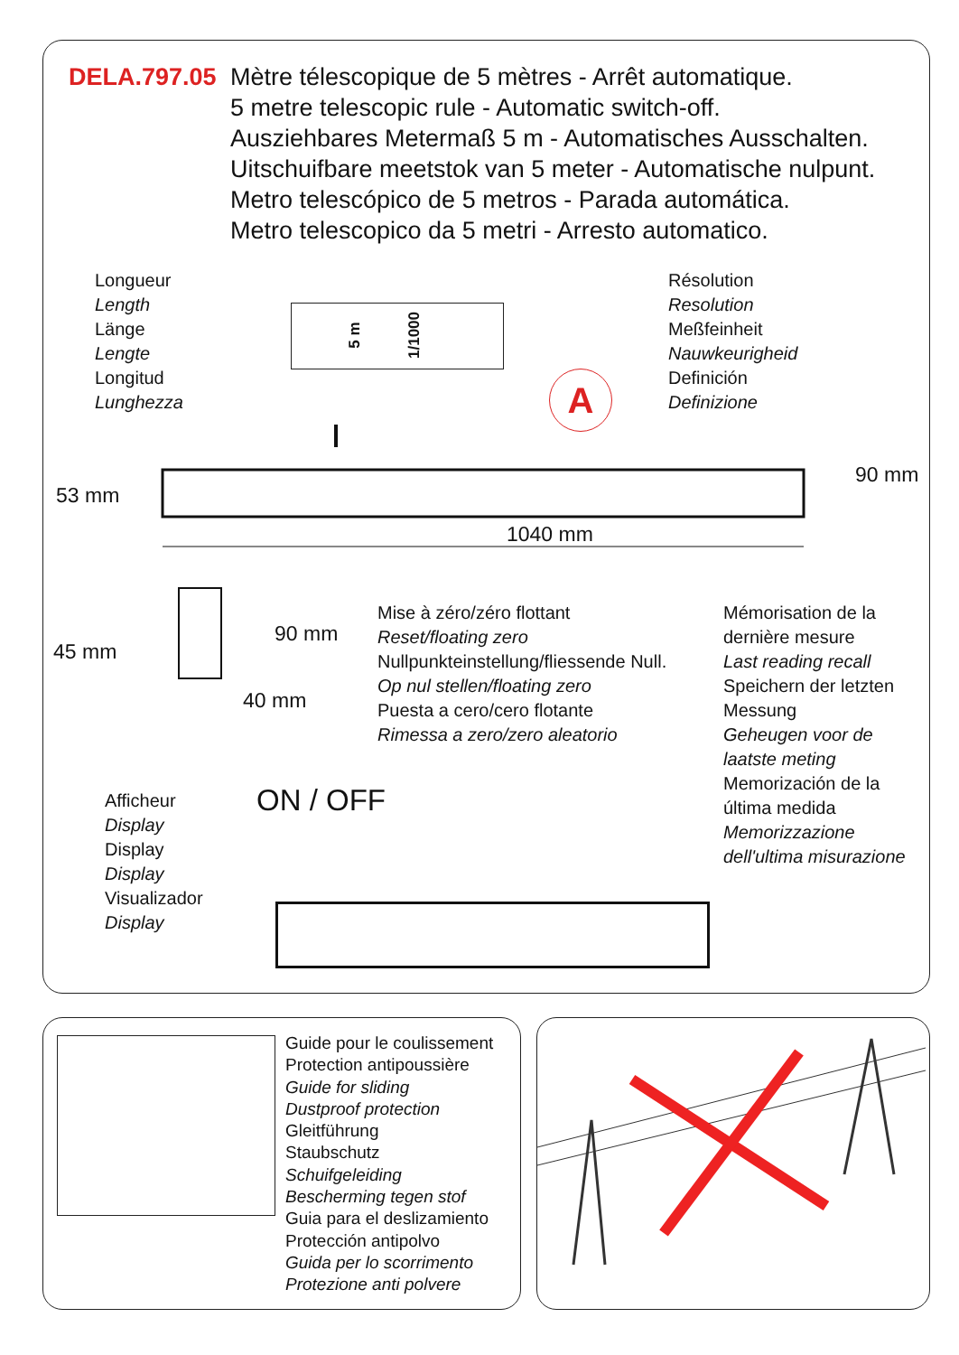DELA.797.05
Mètre télescopique de 5 mètres - Arrêt automatique.
5 metre telescopic rule - Automatic switch-off.
Ausziehbares Metermaß 5 m - Automatisches Ausschalten.
Uitschuifbare meetstok van 5 meter - Automatische nulpunt.
Metro telescópico de 5 metros - Parada automática.
Metro telescopico da 5 metri - Arresto automatico.
Longueur
Length
Länge
Lengte
Longitud
Lunghezza
5 m 1/1000
Résolution
Resolution
Meßfeinheit
Nauwkeurigheid
Definición
Definizione
A
53 mm
90 mm
1040 mm
45 mm
90 mm
40 mm
Mise à zéro/zéro flottant
Reset/floating zero
Nullpunkteinstellung/fliessende Null.
Op nul stellen/floating zero
Puesta a cero/cero flotante
Rimessa a zero/zero aleatorio
Mémorisation de la
dernière mesure
Last reading recall
Speichern der letzten
Messung
Geheugen voor de
laatste meting
Memorización de la
última medida
Memorizzazione
dell'ultima misurazione
Afficheur
Display
Display
Display
Visualizador
Display
ON / OFF
Guide pour le coulissement
Protection antipoussière
Guide for sliding
Dustproof protection
Gleitführung
Staubschutz
Schuifgeleiding
Bescherming tegen stof
Guia para el deslizamiento
Protección antipolvo
Guida per lo scorrimento
Protezione anti polvere